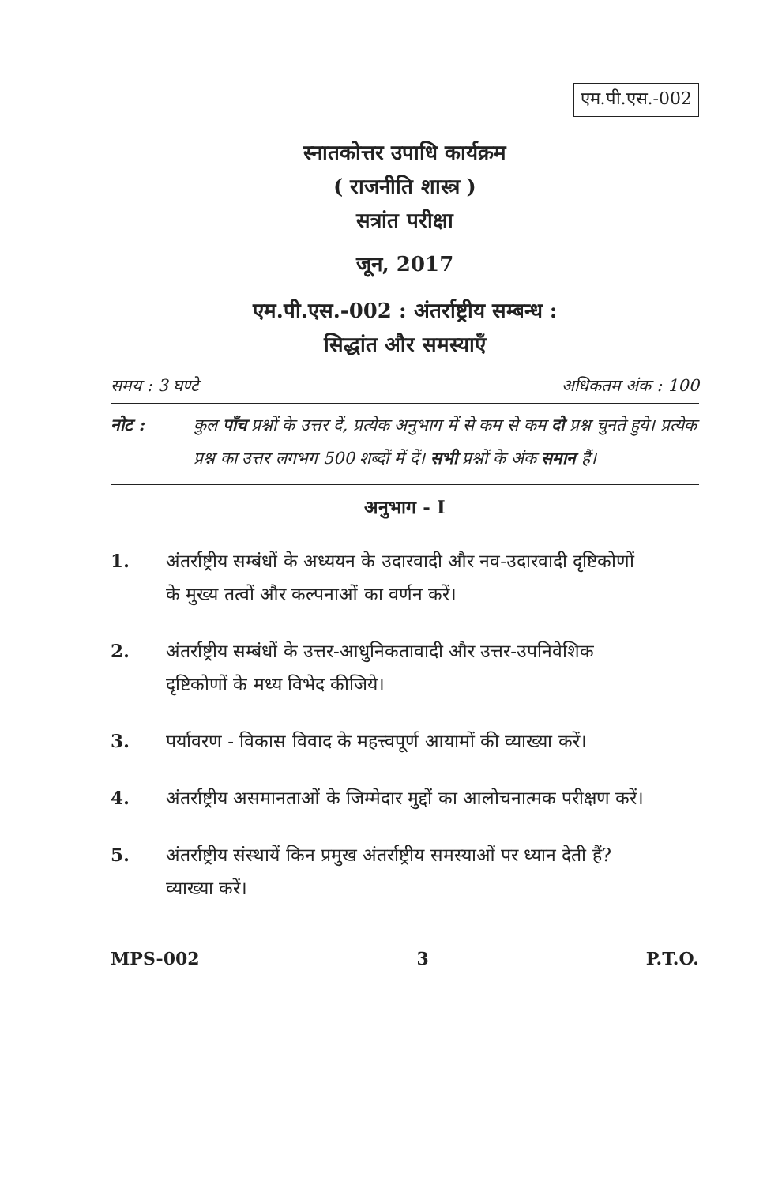एम.पी.एस.-002
स्नातकोत्तर उपाधि कार्यक्रम
( राजनीति शास्त्र )
सत्रांत परीक्षा
जून, 2017
एम.पी.एस.-002 : अंतर्राष्ट्रीय सम्बन्ध :
सिद्धांत और समस्याएँ
समय : 3 घण्टे अधिकतम अंक : 100
नोट : कुल पाँच प्रश्नों के उत्तर दें, प्रत्येक अनुभाग में से कम से कम दो प्रश्न चुनते हुये। प्रत्येक प्रश्न का उत्तर लगभग 500 शब्दों में दें। सभी प्रश्नों के अंक समान हैं।
अनुभाग - I
1. अंतर्राष्ट्रीय सम्बंधों के अध्ययन के उदारवादी और नव-उदारवादी दृष्टिकोणों के मुख्य तत्वों और कल्पनाओं का वर्णन करें।
2. अंतर्राष्ट्रीय सम्बंधों के उत्तर-आधुनिकतावादी और उत्तर-उपनिवेशिक दृष्टिकोणों के मध्य विभेद कीजिये।
3. पर्यावरण - विकास विवाद के महत्त्वपूर्ण आयामों की व्याख्या करें।
4. अंतर्राष्ट्रीय असमानताओं के जिम्मेदार मुद्दों का आलोचनात्मक परीक्षण करें।
5. अंतर्राष्ट्रीय संस्थायें किन प्रमुख अंतर्राष्ट्रीय समस्याओं पर ध्यान देती हैं? व्याख्या करें।
MPS-002 3 P.T.O.